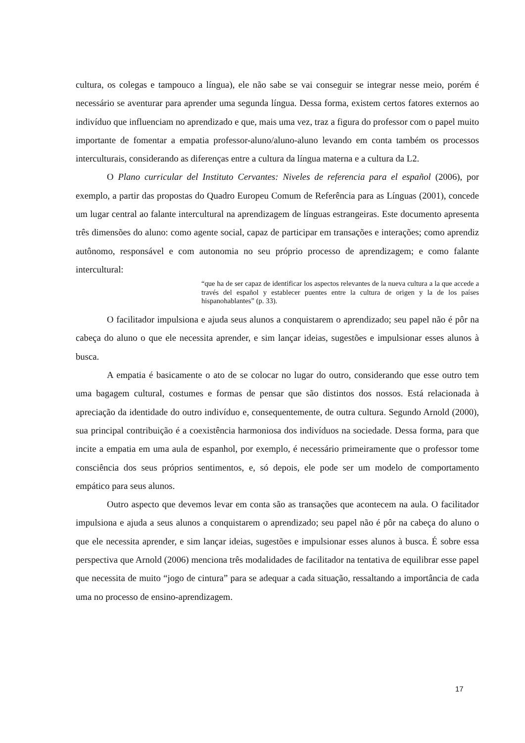cultura, os colegas e tampouco a língua), ele não sabe se vai conseguir se integrar nesse meio, porém é necessário se aventurar para aprender uma segunda língua. Dessa forma, existem certos fatores externos ao indivíduo que influenciam no aprendizado e que, mais uma vez, traz a figura do professor com o papel muito importante de fomentar a empatia professor-aluno/aluno-aluno levando em conta também os processos interculturais, considerando as diferenças entre a cultura da língua materna e a cultura da L2.
O Plano curricular del Instituto Cervantes: Niveles de referencia para el español (2006), por exemplo, a partir das propostas do Quadro Europeu Comum de Referência para as Línguas (2001), concede um lugar central ao falante intercultural na aprendizagem de línguas estrangeiras. Este documento apresenta três dimensões do aluno: como agente social, capaz de participar em transações e interações; como aprendiz autônomo, responsável e com autonomia no seu próprio processo de aprendizagem; e como falante intercultural:
“que ha de ser capaz de identificar los aspectos relevantes de la nueva cultura a la que accede a través del español y establecer puentes entre la cultura de origen y la de los países hispanohablantes” (p. 33).
O facilitador impulsiona e ajuda seus alunos a conquistarem o aprendizado; seu papel não é pôr na cabeça do aluno o que ele necessita aprender, e sim lançar ideias, sugestões e impulsionar esses alunos à busca.
A empatia é basicamente o ato de se colocar no lugar do outro, considerando que esse outro tem uma bagagem cultural, costumes e formas de pensar que são distintos dos nossos. Está relacionada à apreciação da identidade do outro indivíduo e, consequentemente, de outra cultura. Segundo Arnold (2000), sua principal contribuição é a coexistência harmoniosa dos indivíduos na sociedade. Dessa forma, para que incite a empatia em uma aula de espanhol, por exemplo, é necessário primeiramente que o professor tome consciência dos seus próprios sentimentos, e, só depois, ele pode ser um modelo de comportamento empático para seus alunos.
Outro aspecto que devemos levar em conta são as transações que acontecem na aula. O facilitador impulsiona e ajuda a seus alunos a conquistarem o aprendizado; seu papel não é pôr na cabeça do aluno o que ele necessita aprender, e sim lançar ideias, sugestões e impulsionar esses alunos à busca. É sobre essa perspectiva que Arnold (2006) menciona três modalidades de facilitador na tentativa de equilibrar esse papel que necessita de muito “jogo de cintura” para se adequar a cada situação, ressaltando a importância de cada uma no processo de ensino-aprendizagem.
17